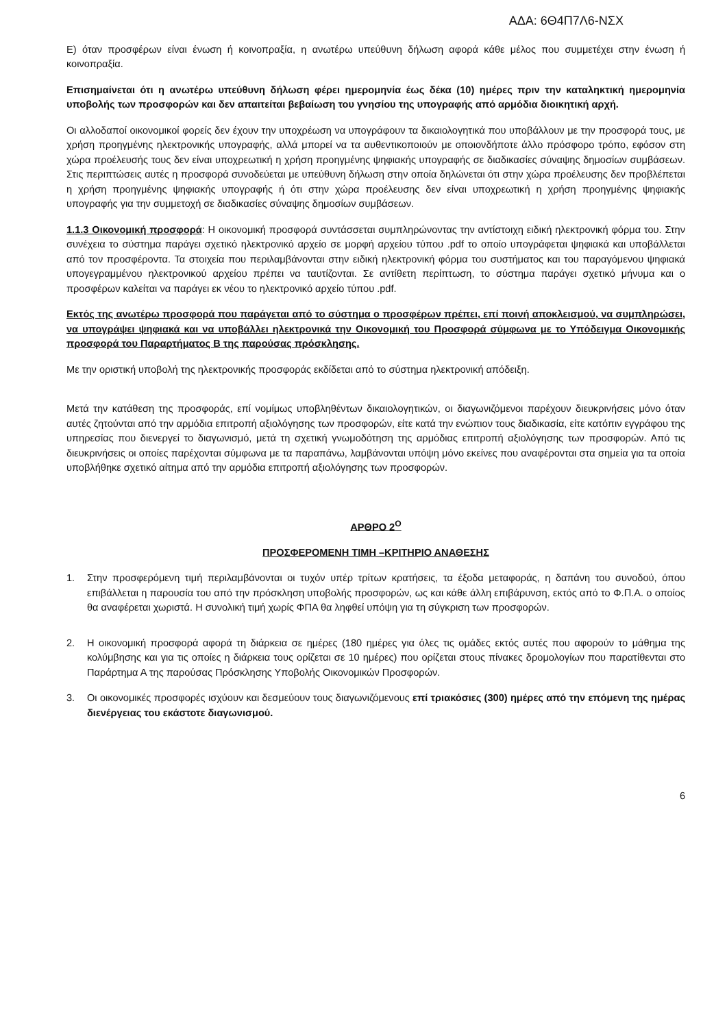ΑΔΑ: 6Θ4Π7Λ6-ΝΣΧ
Ε) όταν προσφέρων είναι ένωση ή κοινοπραξία, η ανωτέρω υπεύθυνη δήλωση αφορά κάθε μέλος που συμμετέχει στην ένωση ή κοινοπραξία.
Επισημαίνεται ότι η ανωτέρω υπεύθυνη δήλωση φέρει ημερομηνία έως δέκα (10) ημέρες πριν την καταληκτική ημερομηνία υποβολής των προσφορών και δεν απαιτείται βεβαίωση του γνησίου της υπογραφής από αρμόδια διοικητική αρχή.
Οι αλλοδαποί οικονομικοί φορείς δεν έχουν την υποχρέωση να υπογράφουν τα δικαιολογητικά που υποβάλλουν με την προσφορά τους, με χρήση προηγμένης ηλεκτρονικής υπογραφής, αλλά μπορεί να τα αυθεντικοποιούν με οποιονδήποτε άλλο πρόσφορο τρόπο, εφόσον στη χώρα προέλευσής τους δεν είναι υποχρεωτική η χρήση προηγμένης ψηφιακής υπογραφής σε διαδικασίες σύναψης δημοσίων συμβάσεων. Στις περιπτώσεις αυτές η προσφορά συνοδεύεται με υπεύθυνη δήλωση στην οποία δηλώνεται ότι στην χώρα προέλευσης δεν προβλέπεται η χρήση προηγμένης ψηφιακής υπογραφής ή ότι στην χώρα προέλευσης δεν είναι υποχρεωτική η χρήση προηγμένης ψηφιακής υπογραφής για την συμμετοχή σε διαδικασίες σύναψης δημοσίων συμβάσεων.
1.1.3 Οικονομική προσφορά: Η οικονομική προσφορά συντάσσεται συμπληρώνοντας την αντίστοιχη ειδική ηλεκτρονική φόρμα του. Στην συνέχεια το σύστημα παράγει σχετικό ηλεκτρονικό αρχείο σε μορφή αρχείου τύπου .pdf το οποίο υπογράφεται ψηφιακά και υποβάλλεται από τον προσφέροντα. Τα στοιχεία που περιλαμβάνονται στην ειδική ηλεκτρονική φόρμα του συστήματος και του παραγόμενου ψηφιακά υπογεγραμμένου ηλεκτρονικού αρχείου πρέπει να ταυτίζονται. Σε αντίθετη περίπτωση, το σύστημα παράγει σχετικό μήνυμα και ο προσφέρων καλείται να παράγει εκ νέου το ηλεκτρονικό αρχείο τύπου .pdf.
Εκτός της ανωτέρω προσφορά που παράγεται από το σύστημα ο προσφέρων πρέπει, επί ποινή αποκλεισμού, να συμπληρώσει, να υπογράψει ψηφιακά και να υποβάλλει ηλεκτρονικά την Οικονομική του Προσφορά σύμφωνα με το Υπόδειγμα Οικονομικής προσφορά του Παραρτήματος Β της παρούσας πρόσκλησης.
Με την οριστική υποβολή της ηλεκτρονικής προσφοράς εκδίδεται από το σύστημα ηλεκτρονική απόδειξη.
Μετά την κατάθεση της προσφοράς, επί νομίμως υποβληθέντων δικαιολογητικών, οι διαγωνιζόμενοι παρέχουν διευκρινήσεις μόνο όταν αυτές ζητούνται από την αρμόδια επιτροπή αξιολόγησης των προσφορών, είτε κατά την ενώπιον τους διαδικασία, είτε κατόπιν εγγράφου της υπηρεσίας που διενεργεί το διαγωνισμό, μετά τη σχετική γνωμοδότηση της αρμόδιας επιτροπή αξιολόγησης των προσφορών. Από τις διευκρινήσεις οι οποίες παρέχονται σύμφωνα με τα παραπάνω, λαμβάνονται υπόψη μόνο εκείνες που αναφέρονται στα σημεία για τα οποία υποβλήθηκε σχετικό αίτημα από την αρμόδια επιτροπή αξιολόγησης των προσφορών.
ΑΡΘΡΟ 2<sup>Ο</sup>
ΠΡΟΣΦΕΡΟΜΕΝΗ ΤΙΜΗ –ΚΡΙΤΗΡΙΟ ΑΝΑΘΕΣΗΣ
1. Στην προσφερόμενη τιμή περιλαμβάνονται οι τυχόν υπέρ τρίτων κρατήσεις, τα έξοδα μεταφοράς, η δαπάνη του συνοδού, όπου επιβάλλεται η παρουσία του από την πρόσκληση υποβολής προσφορών, ως και κάθε άλλη επιβάρυνση, εκτός από το Φ.Π.Α. ο οποίος θα αναφέρεται χωριστά. Η συνολική τιμή χωρίς ΦΠΑ θα ληφθεί υπόψη για τη σύγκριση των προσφορών.
2. Η οικονομική προσφορά αφορά τη διάρκεια σε ημέρες (180 ημέρες για όλες τις ομάδες εκτός αυτές που αφορούν το μάθημα της κολύμβησης και για τις οποίες η διάρκεια τους ορίζεται σε 10 ημέρες) που ορίζεται στους πίνακες δρομολογίων που παρατίθενται στο Παράρτημα Α της παρούσας Πρόσκλησης Υποβολής Οικονομικών Προσφορών.
3. Οι οικονομικές προσφορές ισχύουν και δεσμεύουν τους διαγωνιζόμενους επί τριακόσιες (300) ημέρες από την επόμενη της ημέρας διενέργειας του εκάστοτε διαγωνισμού.
6